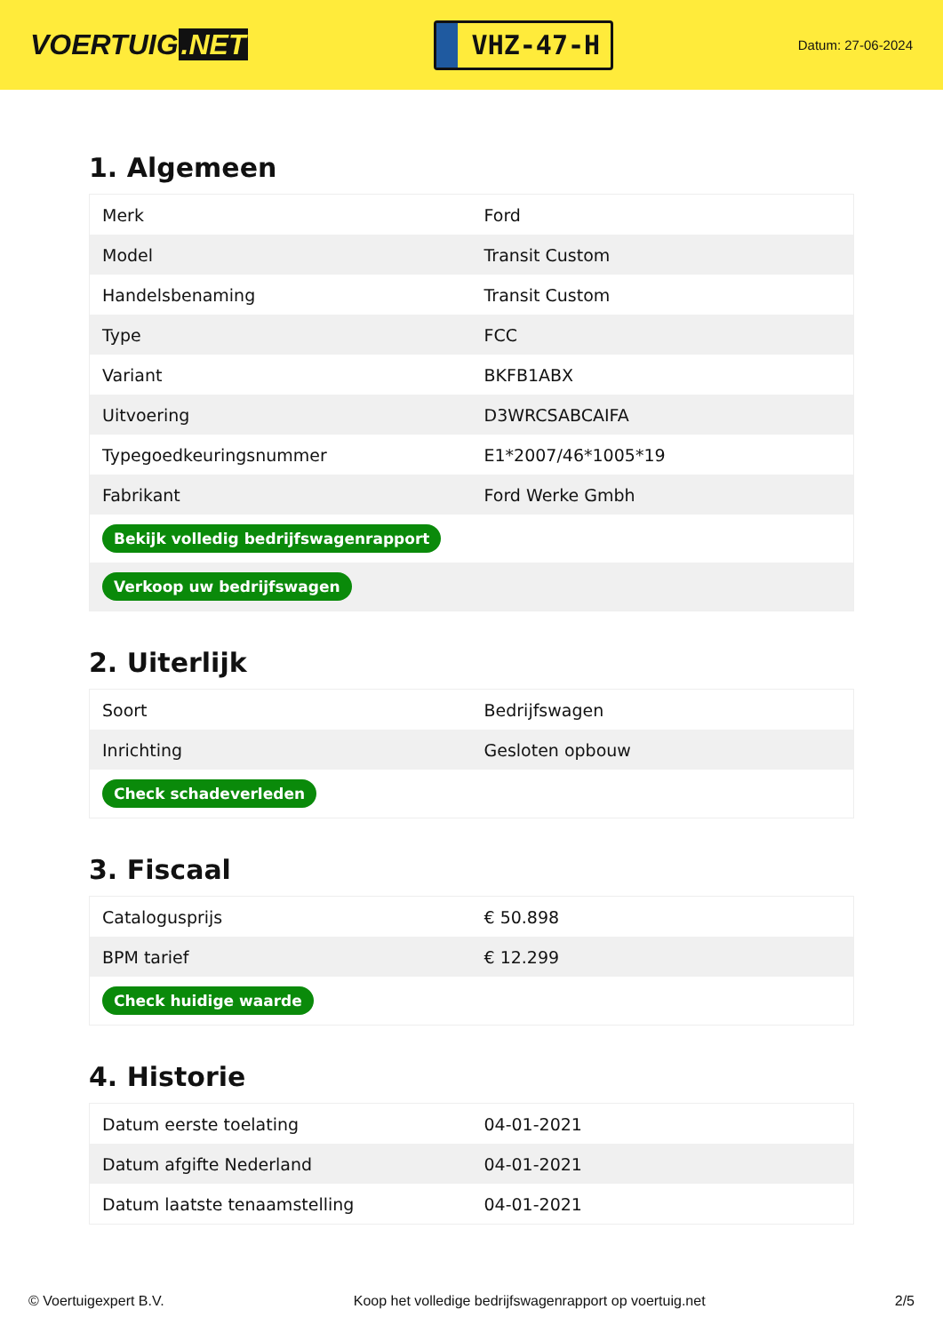VOERTUIG.NET
VHZ-47-H
Datum: 27-06-2024
1. Algemeen
| Merk | Ford |
| Model | Transit Custom |
| Handelsbenaming | Transit Custom |
| Type | FCC |
| Variant | BKFB1ABX |
| Uitvoering | D3WRCSABCAIFA |
| Typegoedkeuringsnummer | E1*2007/46*1005*19 |
| Fabrikant | Ford Werke Gmbh |
| Bekijk volledig bedrijfswagenrapport | |
| Verkoop uw bedrijfswagen | |
2. Uiterlijk
| Soort | Bedrijfswagen |
| Inrichting | Gesloten opbouw |
| Check schadeverleden | |
3. Fiscaal
| Catalogusprijs | € 50.898 |
| BPM tarief | € 12.299 |
| Check huidige waarde | |
4. Historie
| Datum eerste toelating | 04-01-2021 |
| Datum afgifte Nederland | 04-01-2021 |
| Datum laatste tenaamstelling | 04-01-2021 |
© Voertuigexpert B.V. Koop het volledige bedrijfswagenrapport op voertuig.net 2/5